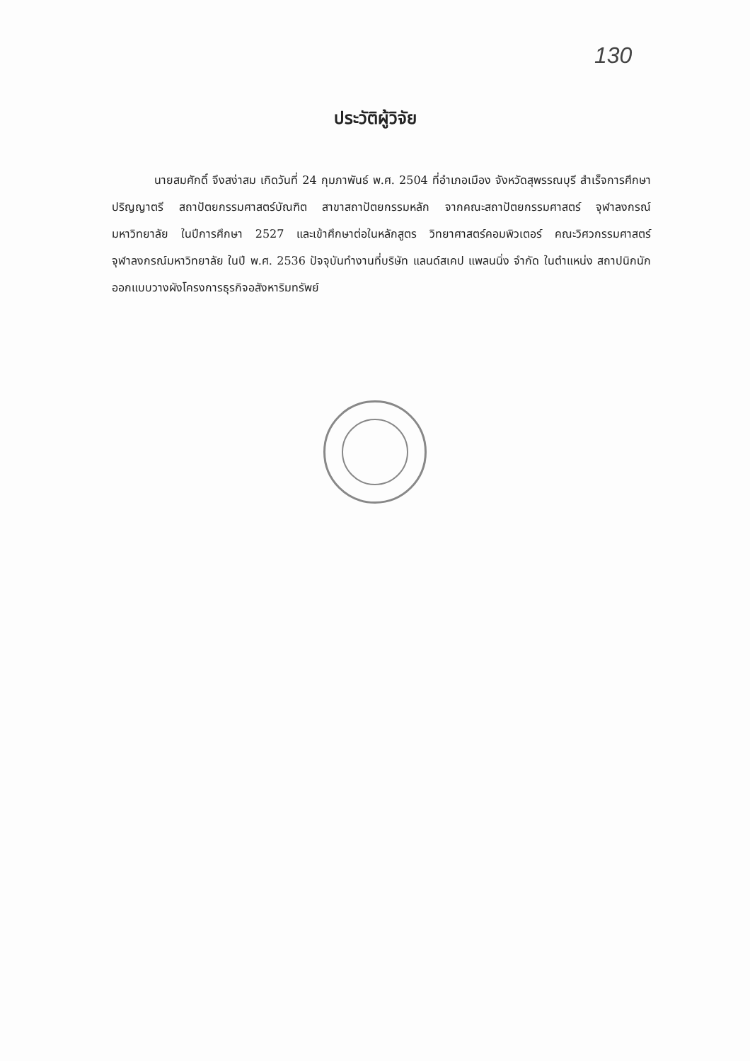130
ประวัติผู้วิจัย
นายสมศักดิ์ จึงสง่าสม เกิดวันที่ 24 กุมภาพันธ์ พ.ศ. 2504 ที่อำเภอเมือง จังหวัดสุพรรณบุรี สำเร็จการศึกษาปริญญาตรี สถาปัตยกรรมศาสตร์บัณฑิต สาขาสถาปัตยกรรมหลัก จากคณะสถาปัตยกรรมศาสตร์ จุฬาลงกรณ์มหาวิทยาลัย ในปีการศึกษา 2527 และเข้าศึกษาต่อในหลักสูตร วิทยาศาสตร์คอมพิวเตอร์ คณะวิศวกรรมศาสตร์ จุฬาลงกรณ์มหาวิทยาลัย ในปี พ.ศ. 2536 ปัจจุบันทำงานที่บริษัท แลนด์สเคป แพลนนิ่ง จำกัด ในตำแหน่ง สถาปนิกนักออกแบบวางผังโครงการธุรกิจอสังหาริมทรัพย์